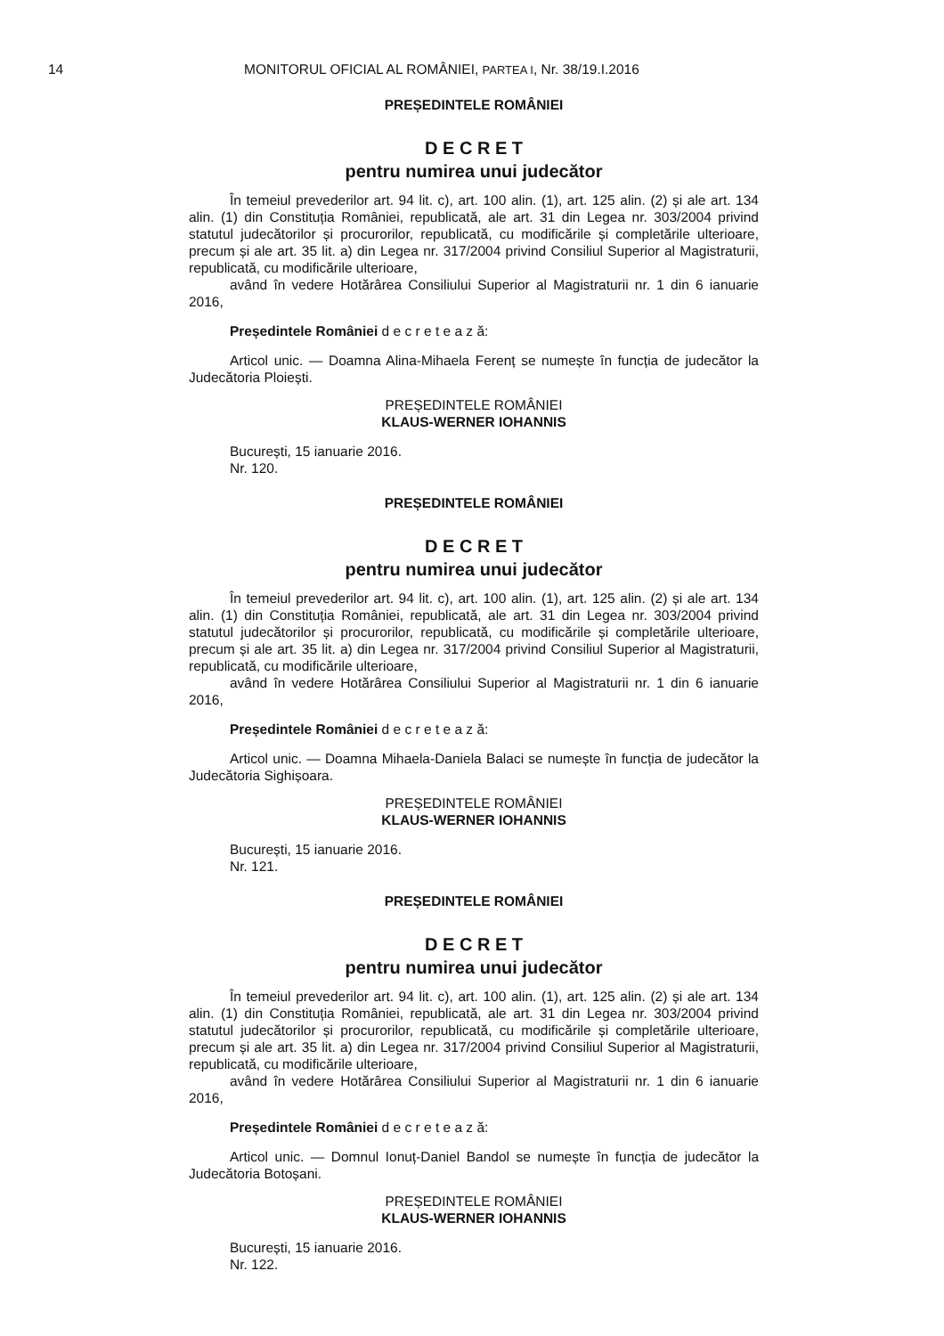14
MONITORUL OFICIAL AL ROMÂNIEI, PARTEA I, Nr. 38/19.I.2016
PREȘEDINTELE ROMÂNIEI
D E C R E T
pentru numirea unui judecător
În temeiul prevederilor art. 94 lit. c), art. 100 alin. (1), art. 125 alin. (2) și ale art. 134 alin. (1) din Constituția României, republicată, ale art. 31 din Legea nr. 303/2004 privind statutul judecătorilor și procurorilor, republicată, cu modificările și completările ulterioare, precum și ale art. 35 lit. a) din Legea nr. 317/2004 privind Consiliul Superior al Magistraturii, republicată, cu modificările ulterioare,
având în vedere Hotărârea Consiliului Superior al Magistraturii nr. 1 din 6 ianuarie 2016,
Președintele României d e c r e t e a z ă:
Articol unic. — Doamna Alina-Mihaela Ferenț se numește în funcția de judecător la Judecătoria Ploiești.
PREȘEDINTELE ROMÂNIEI
KLAUS-WERNER IOHANNIS
București, 15 ianuarie 2016.
Nr. 120.
PREȘEDINTELE ROMÂNIEI
D E C R E T
pentru numirea unui judecător
În temeiul prevederilor art. 94 lit. c), art. 100 alin. (1), art. 125 alin. (2) și ale art. 134 alin. (1) din Constituția României, republicată, ale art. 31 din Legea nr. 303/2004 privind statutul judecătorilor și procurorilor, republicată, cu modificările și completările ulterioare, precum și ale art. 35 lit. a) din Legea nr. 317/2004 privind Consiliul Superior al Magistraturii, republicată, cu modificările ulterioare,
având în vedere Hotărârea Consiliului Superior al Magistraturii nr. 1 din 6 ianuarie 2016,
Președintele României d e c r e t e a z ă:
Articol unic. — Doamna Mihaela-Daniela Balaci se numește în funcția de judecător la Judecătoria Sighișoara.
PREȘEDINTELE ROMÂNIEI
KLAUS-WERNER IOHANNIS
București, 15 ianuarie 2016.
Nr. 121.
PREȘEDINTELE ROMÂNIEI
D E C R E T
pentru numirea unui judecător
În temeiul prevederilor art. 94 lit. c), art. 100 alin. (1), art. 125 alin. (2) și ale art. 134 alin. (1) din Constituția României, republicată, ale art. 31 din Legea nr. 303/2004 privind statutul judecătorilor și procurorilor, republicată, cu modificările și completările ulterioare, precum și ale art. 35 lit. a) din Legea nr. 317/2004 privind Consiliul Superior al Magistraturii, republicată, cu modificările ulterioare,
având în vedere Hotărârea Consiliului Superior al Magistraturii nr. 1 din 6 ianuarie 2016,
Președintele României d e c r e t e a z ă:
Articol unic. — Domnul Ionuț-Daniel Bandol se numește în funcția de judecător la Judecătoria Botoșani.
PREȘEDINTELE ROMÂNIEI
KLAUS-WERNER IOHANNIS
București, 15 ianuarie 2016.
Nr. 122.